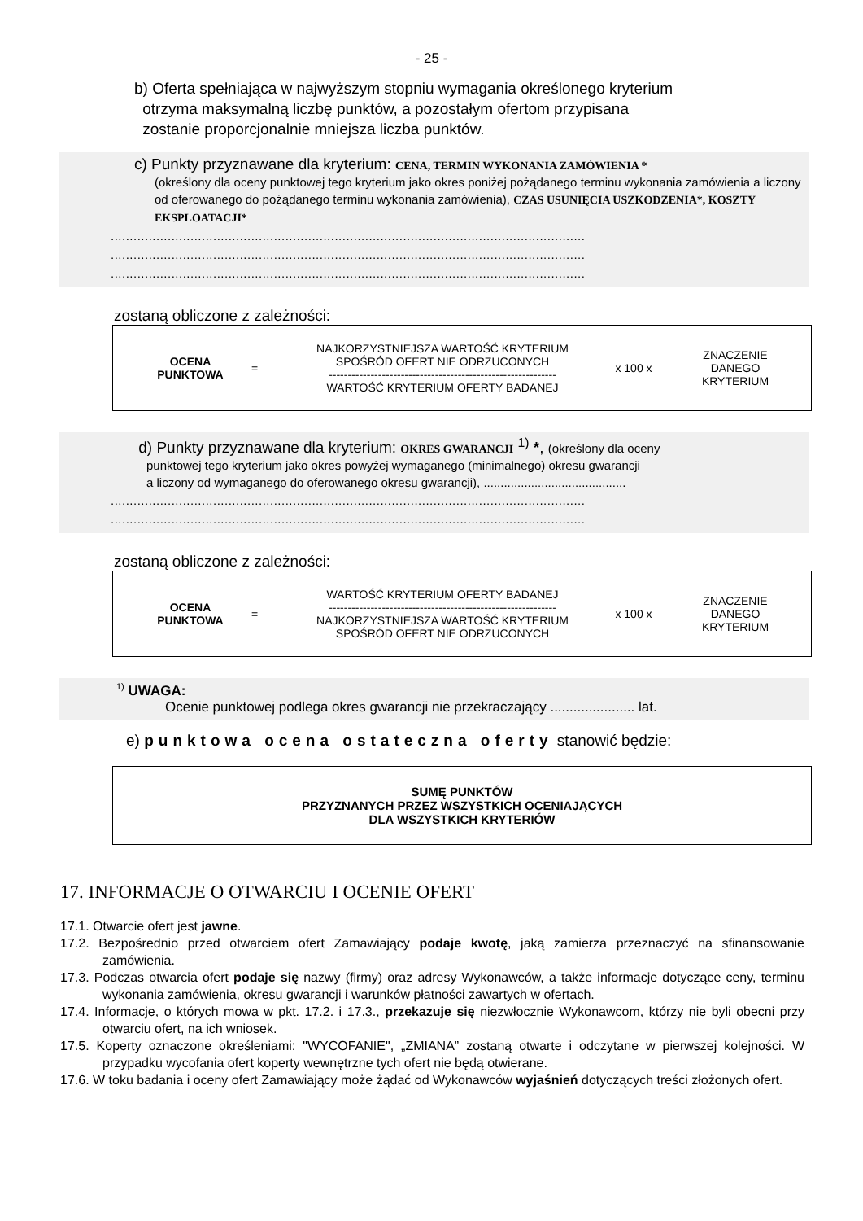- 25 -
b) Oferta spełniająca w najwyższym stopniu wymagania określonego kryterium
otrzyma maksymalną liczbę punktów, a pozostałym ofertom przypisana
zostanie proporcjonalnie mniejsza liczba punktów.
c) Punkty przyznawane dla kryterium: CENA, TERMIN WYKONANIA ZAMÓWIENIA *
(określony dla oceny punktowej tego kryterium jako okres poniżej pożądanego terminu wykonania zamówienia a liczony od oferowanego do pożądanego terminu wykonania zamówienia), CZAS USUNIĘCIA USZKODZENIA*, KOSZTY EKSPLOATACJI*
.............................................................................................................................
.............................................................................................................................
.............................................................................................................................
zostaną obliczone z zależności:
OCENA
PUNKTOWA
=
NAJKORZYSTNIEJSZA WARTOŚĆ KRYTERIUM
SPOŚRÓD OFERT NIE ODRZUCONYCH
------------------------------------------------------------
WARTOŚĆ KRYTERIUM OFERTY BADANEJ
x 100 x
ZNACZENIE
DANEGO
KRYTERIUM
d) Punkty przyznawane dla kryterium: OKRES GWARANCJI <sup>1)</sup> *, (określony dla oceny
punktowej tego kryterium jako okres powyżej wymaganego (minimalnego) okresu gwarancji
a liczony od wymaganego do oferowanego okresu gwarancji), ..........................................
.............................................................................................................................
.............................................................................................................................
zostaną obliczone z zależności:
OCENA
PUNKTOWA
=
WARTOŚĆ KRYTERIUM OFERTY BADANEJ
------------------------------------------------------------
NAJKORZYSTNIEJSZA WARTOŚĆ KRYTERIUM
SPOŚRÓD OFERT NIE ODRZUCONYCH
x 100 x
ZNACZENIE
DANEGO
KRYTERIUM
<sup>1)</sup> UWAGA:
Ocenie punktowej podlega okres gwarancji nie przekraczający ...................... lat.
e) punktowa ocena ostateczna oferty stanowić będzie:
SUMĘ PUNKTÓW
PRZYZNANYCH PRZEZ WSZYSTKICH OCENIAJĄCYCH
DLA WSZYSTKICH KRYTERIÓW
17. INFORMACJE O OTWARCIU I OCENIE OFERT
17.1. Otwarcie ofert jest jawne.
17.2. Bezpośrednio przed otwarciem ofert Zamawiający podaje kwotę, jaką zamierza przeznaczyć na sfinansowanie zamówienia.
17.3. Podczas otwarcia ofert podaje się nazwy (firmy) oraz adresy Wykonawców, a także informacje dotyczące ceny, terminu wykonania zamówienia, okresu gwarancji i warunków płatności zawartych w ofertach.
17.4. Informacje, o których mowa w pkt. 17.2. i 17.3., przekazuje się niezwłocznie Wykonawcom, którzy nie byli obecni przy otwarciu ofert, na ich wniosek.
17.5. Koperty oznaczone określeniami: "WYCOFANIE", „ZMIANA” zostaną otwarte i odczytane w pierwszej kolejności. W przypadku wycofania ofert koperty wewnętrzne tych ofert nie będą otwierane.
17.6. W toku badania i oceny ofert Zamawiający może żądać od Wykonawców wyjaśnień dotyczących treści złożonych ofert.